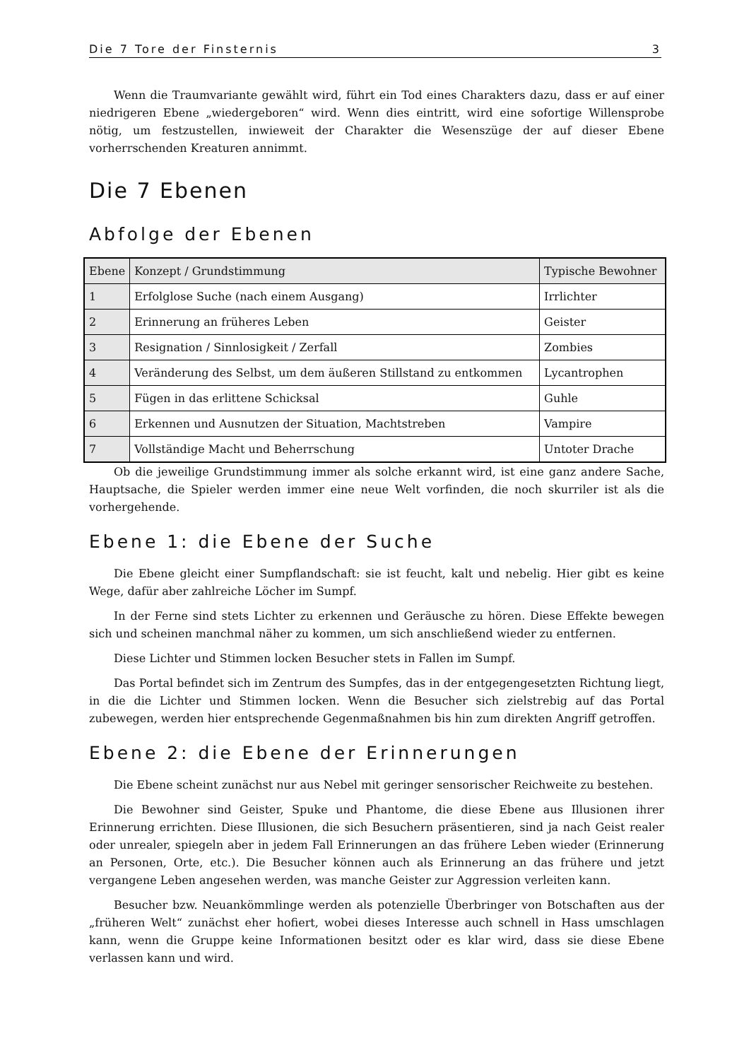Die 7 Tore der Finsternis 3
Wenn die Traumvariante gewählt wird, führt ein Tod eines Charakters dazu, dass er auf einer niedrigeren Ebene „wiedergeboren“ wird. Wenn dies eintritt, wird eine sofortige Willensprobe nötig, um festzustellen, inwieweit der Charakter die Wesenszüge der auf dieser Ebene vorherrschenden Kreaturen annimmt.
Die 7 Ebenen
Abfolge der Ebenen
| Ebene | Konzept / Grundstimmung | Typische Bewohner |
| --- | --- | --- |
| 1 | Erfolglose Suche (nach einem Ausgang) | Irrlichter |
| 2 | Erinnerung an früheres Leben | Geister |
| 3 | Resignation / Sinnlosigkeit / Zerfall | Zombies |
| 4 | Veränderung des Selbst, um dem äußeren Stillstand zu entkommen | Lycantrophen |
| 5 | Fügen in das erlittene Schicksal | Guhle |
| 6 | Erkennen und Ausnutzen der Situation, Machtstreben | Vampire |
| 7 | Vollständige Macht und Beherrschung | Untoter Drache |
Ob die jeweilige Grundstimmung immer als solche erkannt wird, ist eine ganz andere Sache, Hauptsache, die Spieler werden immer eine neue Welt vorfinden, die noch skurriler ist als die vorhergehende.
Ebene 1: die Ebene der Suche
Die Ebene gleicht einer Sumpflandschaft: sie ist feucht, kalt und nebelig. Hier gibt es keine Wege, dafür aber zahlreiche Löcher im Sumpf.
In der Ferne sind stets Lichter zu erkennen und Geräusche zu hören. Diese Effekte bewegen sich und scheinen manchmal näher zu kommen, um sich anschließend wieder zu entfernen.
Diese Lichter und Stimmen locken Besucher stets in Fallen im Sumpf.
Das Portal befindet sich im Zentrum des Sumpfes, das in der entgegengesetzten Richtung liegt, in die die Lichter und Stimmen locken. Wenn die Besucher sich zielstrebig auf das Portal zubewegen, werden hier entsprechende Gegenmaßnahmen bis hin zum direkten Angriff getroffen.
Ebene 2: die Ebene der Erinnerungen
Die Ebene scheint zunächst nur aus Nebel mit geringer sensorischer Reichweite zu bestehen.
Die Bewohner sind Geister, Spuke und Phantome, die diese Ebene aus Illusionen ihrer Erinnerung errichten. Diese Illusionen, die sich Besuchern präsentieren, sind ja nach Geist realer oder unrealer, spiegeln aber in jedem Fall Erinnerungen an das frühere Leben wieder (Erinnerung an Personen, Orte, etc.). Die Besucher können auch als Erinnerung an das frühere und jetzt vergangene Leben angesehen werden, was manche Geister zur Aggression verleiten kann.
Besucher bzw. Neuankömmlinge werden als potenzielle Überbringer von Botschaften aus der „früheren Welt“ zunächst eher hofiert, wobei dieses Interesse auch schnell in Hass umschlagen kann, wenn die Gruppe keine Informationen besitzt oder es klar wird, dass sie diese Ebene verlassen kann und wird.